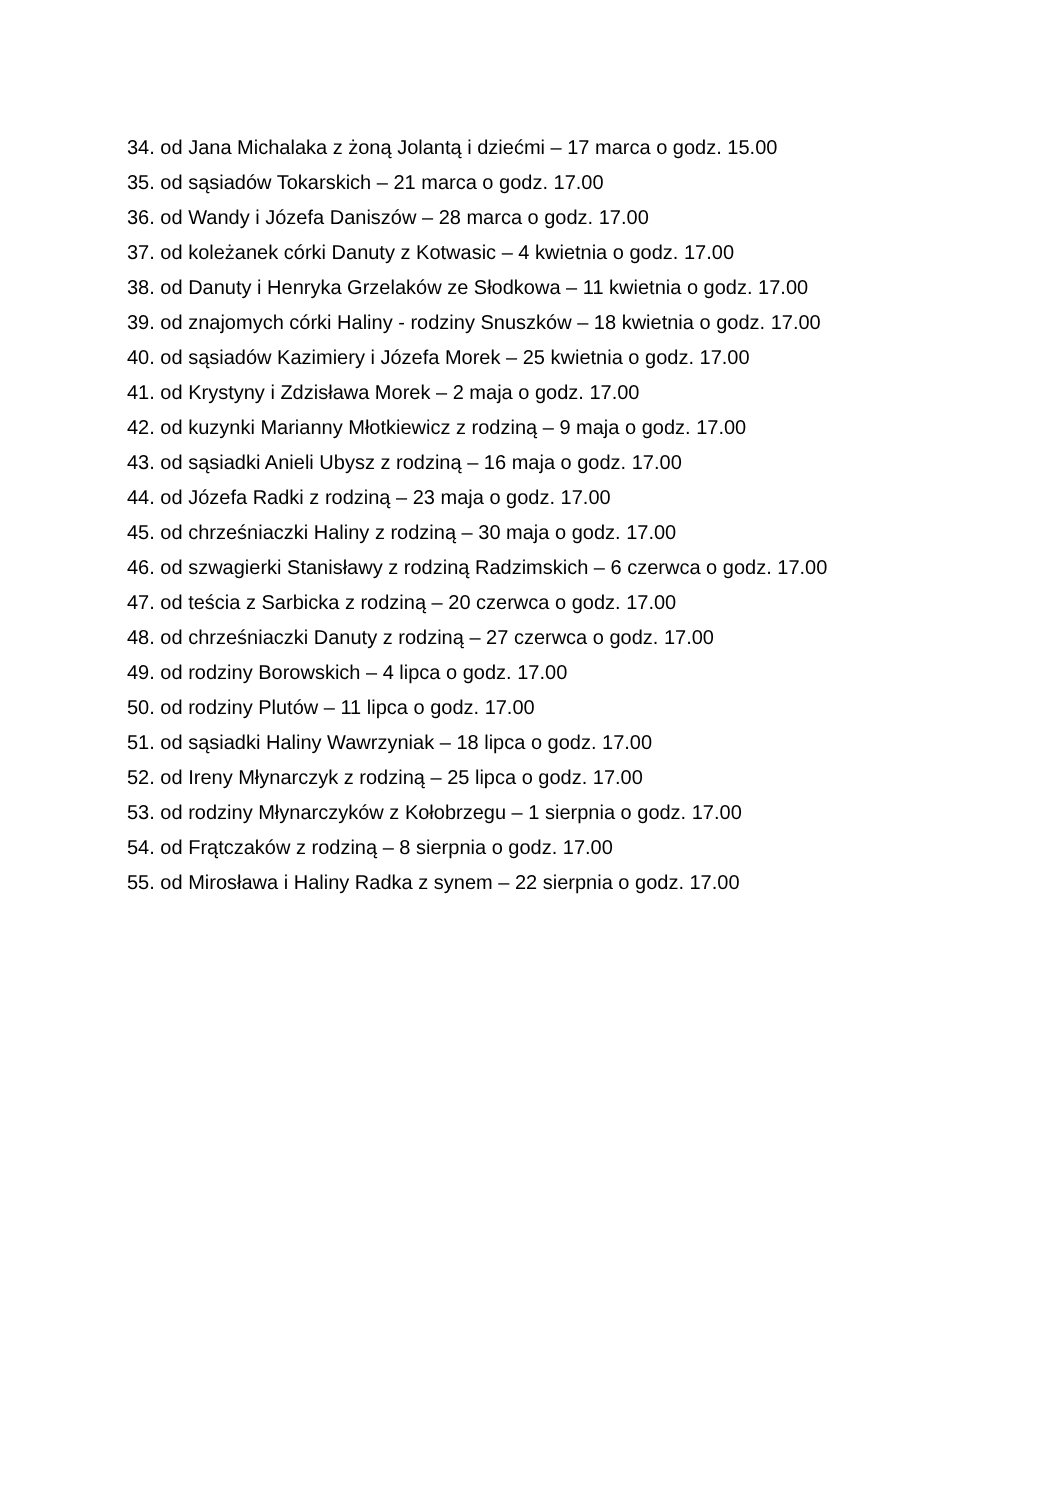34. od Jana Michalaka z żoną Jolantą i dziećmi – 17 marca o godz. 15.00
35. od sąsiadów Tokarskich – 21 marca o godz. 17.00
36. od Wandy i Józefa Daniszów – 28 marca o godz. 17.00
37. od koleżanek córki Danuty z Kotwasic – 4 kwietnia o godz. 17.00
38. od Danuty i Henryka Grzelaków ze Słodkowa – 11 kwietnia o godz. 17.00
39. od znajomych córki Haliny - rodziny Snuszków – 18 kwietnia o godz. 17.00
40. od sąsiadów Kazimiery i Józefa Morek – 25 kwietnia o godz. 17.00
41. od Krystyny i Zdzisława Morek – 2 maja o godz. 17.00
42. od kuzynki Marianny Młotkiewicz z rodziną – 9 maja o godz. 17.00
43. od sąsiadki Anieli Ubysz z rodziną – 16 maja o godz. 17.00
44. od Józefa Radki z rodziną – 23 maja o godz. 17.00
45. od chrześniaczki Haliny z rodziną – 30 maja o godz. 17.00
46. od szwagierki Stanisławy z rodziną Radzimskich – 6 czerwca o godz. 17.00
47. od teścia z Sarbicka z rodziną – 20 czerwca o godz. 17.00
48. od chrześniaczki Danuty z rodziną – 27 czerwca o godz. 17.00
49. od rodziny Borowskich – 4 lipca o godz. 17.00
50. od rodziny Plutów – 11 lipca o godz. 17.00
51. od sąsiadki Haliny Wawrzyniak – 18 lipca o godz. 17.00
52. od Ireny Młynarczyk z rodziną – 25 lipca o godz. 17.00
53. od rodziny Młynarczyków z Kołobrzegu – 1 sierpnia o godz. 17.00
54. od Frątczaków z rodziną – 8 sierpnia o godz. 17.00
55. od Mirosława i Haliny Radka z synem – 22 sierpnia o godz. 17.00